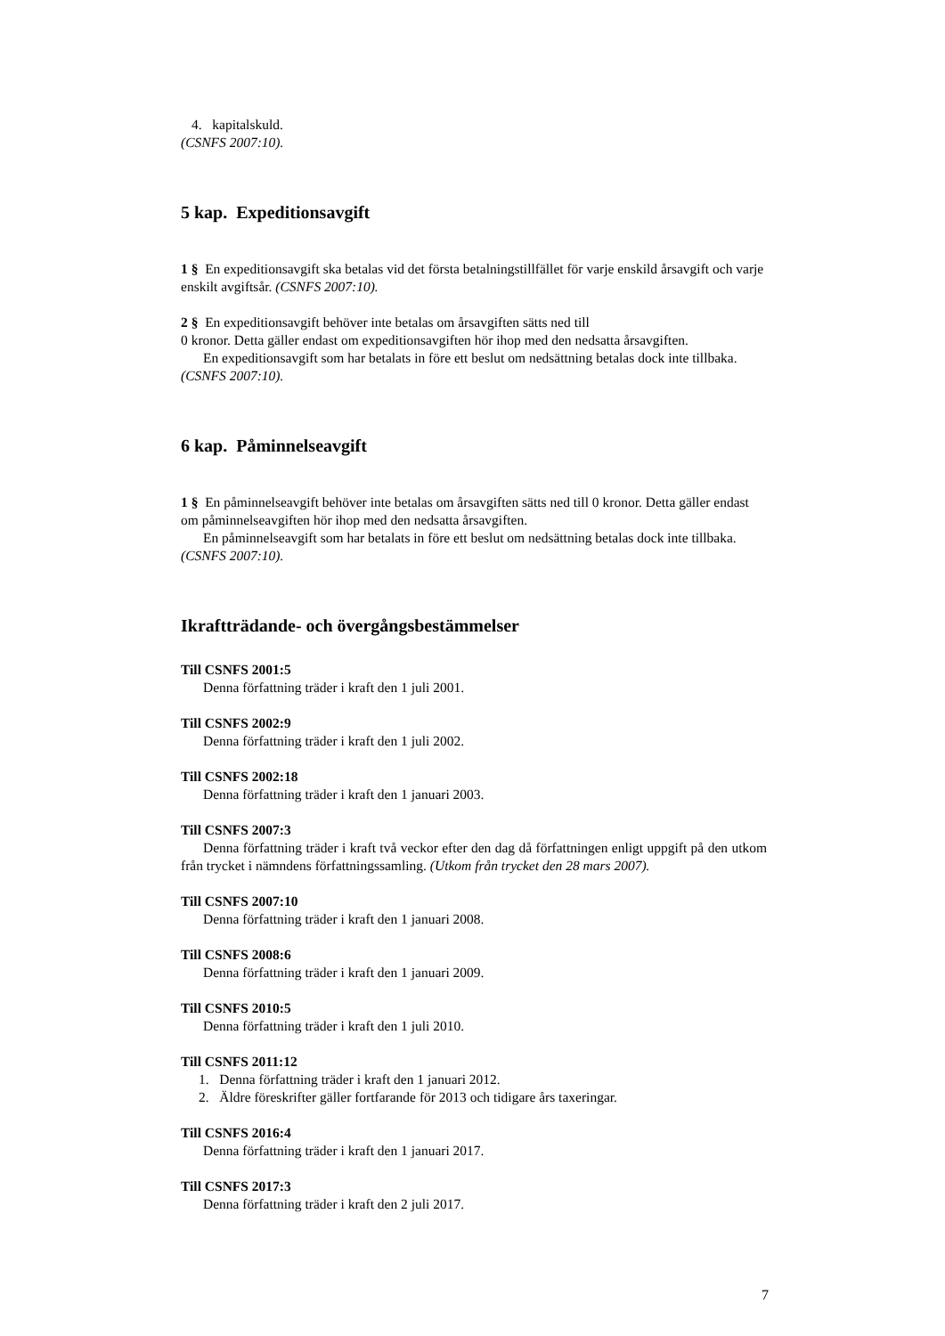4. kapitalskuld.
(CSNFS 2007:10).
5 kap. Expeditionsavgift
1 § En expeditionsavgift ska betalas vid det första betalningstillfället för varje enskild årsavgift och varje enskilt avgiftsår. (CSNFS 2007:10).
2 § En expeditionsavgift behöver inte betalas om årsavgiften sätts ned till
0 kronor. Detta gäller endast om expeditionsavgiften hör ihop med den nedsatta årsavgiften.
En expeditionsavgift som har betalats in före ett beslut om nedsättning betalas dock inte tillbaka. (CSNFS 2007:10).
6 kap. Påminnelseavgift
1 § En påminnelseavgift behöver inte betalas om årsavgiften sätts ned till 0 kronor. Detta gäller endast om påminnelseavgiften hör ihop med den nedsatta årsavgiften.
En påminnelseavgift som har betalats in före ett beslut om nedsättning betalas dock inte tillbaka. (CSNFS 2007:10).
Ikraftträdande- och övergångsbestämmelser
Till CSNFS 2001:5
Denna författning träder i kraft den 1 juli 2001.
Till CSNFS 2002:9
Denna författning träder i kraft den 1 juli 2002.
Till CSNFS 2002:18
Denna författning träder i kraft den 1 januari 2003.
Till CSNFS 2007:3
Denna författning träder i kraft två veckor efter den dag då författningen enligt uppgift på den utkom från trycket i nämndens författningssamling. (Utkom från trycket den 28 mars 2007).
Till CSNFS 2007:10
Denna författning träder i kraft den 1 januari 2008.
Till CSNFS 2008:6
Denna författning träder i kraft den 1 januari 2009.
Till CSNFS 2010:5
Denna författning träder i kraft den 1 juli 2010.
Till CSNFS 2011:12
1. Denna författning träder i kraft den 1 januari 2012.
2. Äldre föreskrifter gäller fortfarande för 2013 och tidigare års taxeringar.
Till CSNFS 2016:4
Denna författning träder i kraft den 1 januari 2017.
Till CSNFS 2017:3
Denna författning träder i kraft den 2 juli 2017.
7